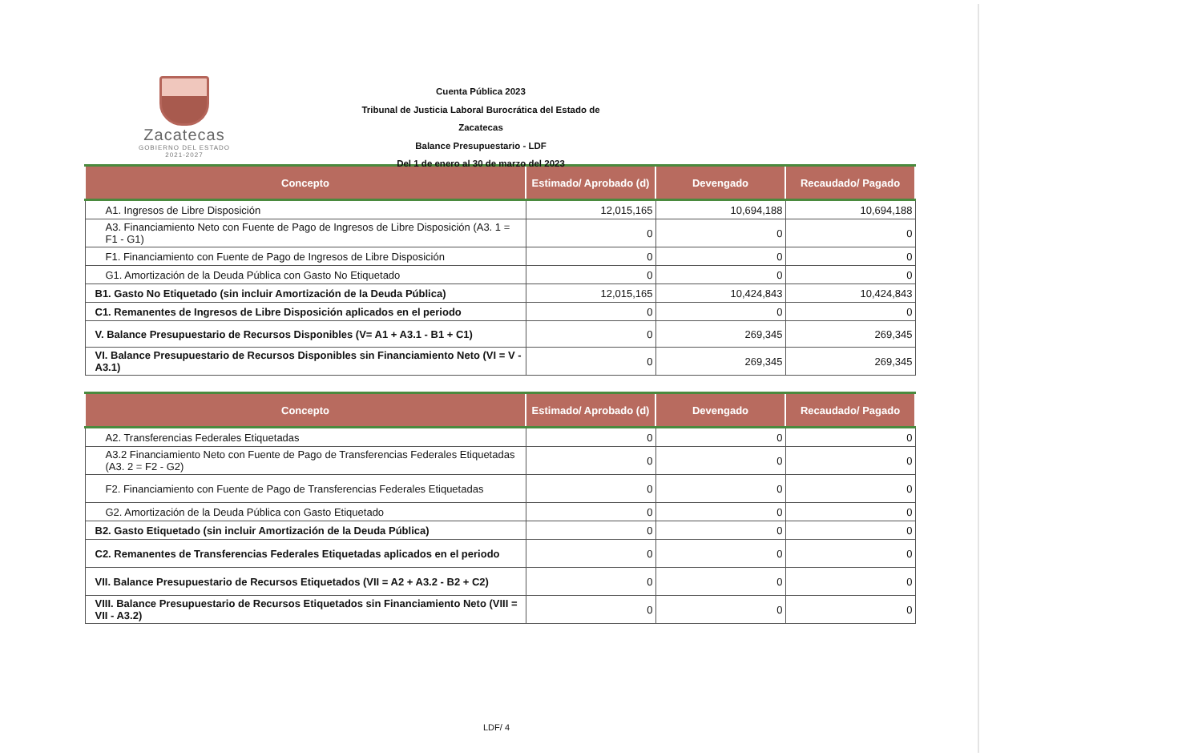Zacatecas
GOBIERNO DEL ESTADO
2021-2027
Cuenta Pública 2023
Tribunal de Justicia Laboral Burocrática del Estado de Zacatecas
Balance Presupuestario - LDF
Del 1 de enero al 30 de marzo del 2023
| Concepto | Estimado/ Aprobado (d) | Devengado | Recaudado/ Pagado |
| --- | --- | --- | --- |
| A1. Ingresos de Libre Disposición | 12,015,165 | 10,694,188 | 10,694,188 |
| A3. Financiamiento Neto con Fuente de Pago de Ingresos de Libre Disposición (A3. 1 = F1 - G1) | 0 | 0 | 0 |
| F1. Financiamiento con Fuente de Pago de Ingresos de Libre Disposición | 0 | 0 | 0 |
| G1. Amortización de la Deuda Pública con Gasto No Etiquetado | 0 | 0 | 0 |
| B1. Gasto No Etiquetado (sin incluir Amortización de la Deuda Pública) | 12,015,165 | 10,424,843 | 10,424,843 |
| C1. Remanentes de Ingresos de Libre Disposición aplicados en el periodo | 0 | 0 | 0 |
| V. Balance Presupuestario de Recursos Disponibles (V= A1 + A3.1 - B1 + C1) | 0 | 269,345 | 269,345 |
| VI. Balance Presupuestario de Recursos Disponibles sin Financiamiento Neto (VI = V - A3.1) | 0 | 269,345 | 269,345 |
| Concepto | Estimado/ Aprobado (d) | Devengado | Recaudado/ Pagado |
| --- | --- | --- | --- |
| A2. Transferencias Federales Etiquetadas | 0 | 0 | 0 |
| A3.2 Financiamiento Neto con Fuente de Pago de Transferencias Federales Etiquetadas (A3. 2 = F2 - G2) | 0 | 0 | 0 |
| F2. Financiamiento con Fuente de Pago de Transferencias Federales Etiquetadas | 0 | 0 | 0 |
| G2. Amortización de la Deuda Pública con Gasto Etiquetado | 0 | 0 | 0 |
| B2. Gasto Etiquetado (sin incluir Amortización de la Deuda Pública) | 0 | 0 | 0 |
| C2. Remanentes de Transferencias Federales Etiquetadas aplicados en el periodo | 0 | 0 | 0 |
| VII. Balance Presupuestario de Recursos Etiquetados (VII = A2 + A3.2 - B2 + C2) | 0 | 0 | 0 |
| VIII. Balance Presupuestario de Recursos Etiquetados sin Financiamiento Neto (VIII = VII - A3.2) | 0 | 0 | 0 |
LDF/ 4